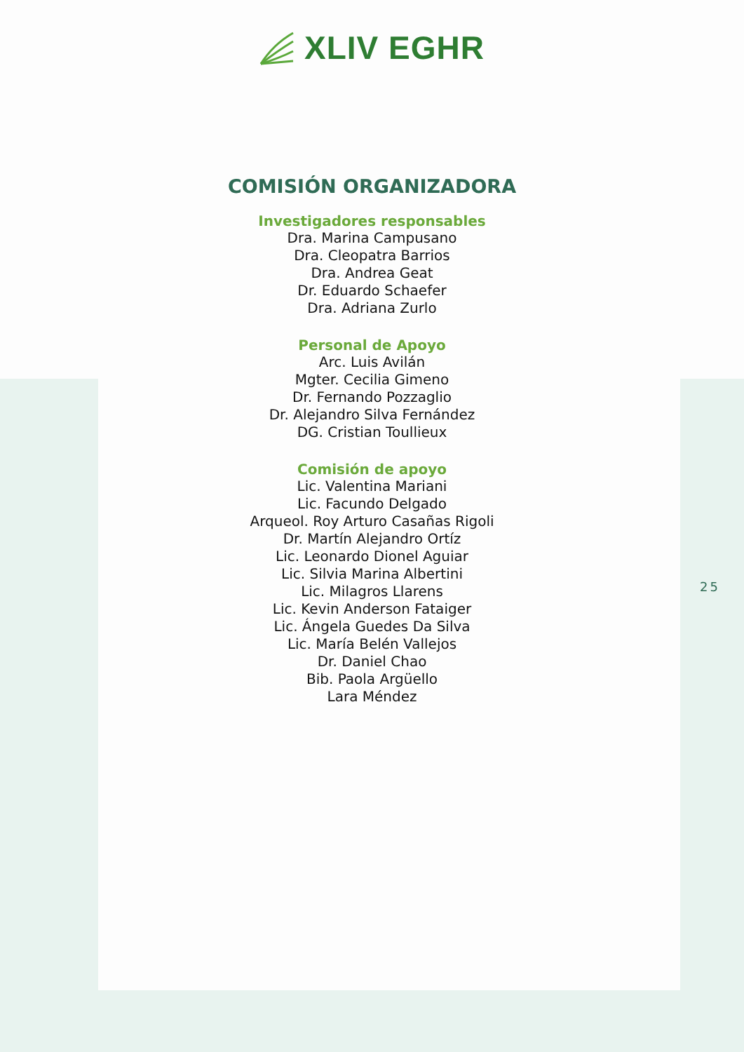XLIV EGHR
COMISIÓN ORGANIZADORA
Investigadores responsables
Dra. Marina Campusano
Dra. Cleopatra Barrios
Dra. Andrea Geat
Dr. Eduardo Schaefer
Dra. Adriana Zurlo
Personal de Apoyo
Arc. Luis Avilán
Mgter. Cecilia Gimeno
Dr. Fernando Pozzaglio
Dr. Alejandro Silva Fernández
DG. Cristian Toullieux
Comisión de apoyo
Lic. Valentina Mariani
Lic. Facundo Delgado
Arqueol. Roy Arturo Casañas Rigoli
Dr. Martín Alejandro Ortíz
Lic. Leonardo Dionel Aguiar
Lic. Silvia Marina Albertini
Lic. Milagros Llarens
Lic. Kevin Anderson Fataiger
Lic. Ángela Guedes Da Silva
Lic. María Belén Vallejos
Dr. Daniel Chao
Bib. Paola Argüello
Lara Méndez
25